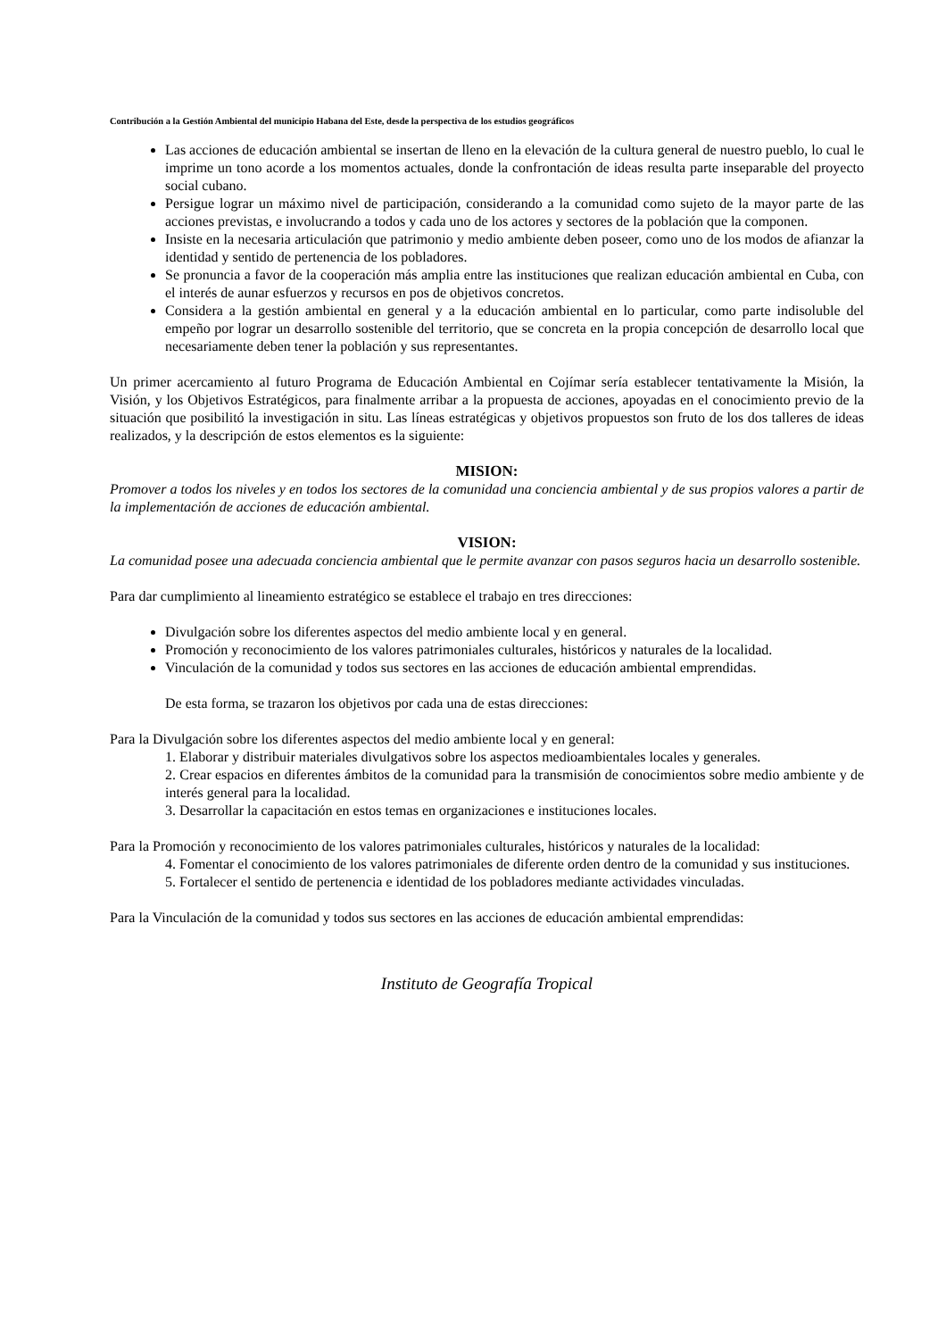Contribución a la Gestión Ambiental del municipio Habana del Este, desde la perspectiva de los estudios geográficos
Las acciones de educación ambiental se insertan de lleno en la elevación de la cultura general de nuestro pueblo, lo cual le imprime un tono acorde a los momentos actuales, donde la confrontación de ideas resulta parte inseparable del proyecto social cubano.
Persigue lograr un máximo nivel de participación, considerando a la comunidad como sujeto de la mayor parte de las acciones previstas, e involucrando a todos y cada uno de los actores y sectores de la población que la componen.
Insiste en la necesaria articulación que patrimonio y medio ambiente deben poseer, como uno de los modos de afianzar la identidad y sentido de pertenencia de los pobladores.
Se pronuncia a favor de la cooperación más amplia entre las instituciones que realizan educación ambiental en Cuba, con el interés de aunar esfuerzos y recursos en pos de objetivos concretos.
Considera a la gestión ambiental en general y a la educación ambiental en lo particular, como parte indisoluble del empeño por lograr un desarrollo sostenible del territorio, que se concreta en la propia concepción de desarrollo local que necesariamente deben tener la población y sus representantes.
Un primer acercamiento al futuro Programa de Educación Ambiental en Cojímar sería establecer tentativamente la Misión, la Visión, y los Objetivos Estratégicos, para finalmente arribar a la propuesta de acciones, apoyadas en el conocimiento previo de la situación que posibilitó la investigación in situ. Las líneas estratégicas y objetivos propuestos son fruto de los dos talleres de ideas realizados, y la descripción de estos elementos es la siguiente:
MISION:
Promover a todos los niveles y en todos los sectores de la comunidad una conciencia ambiental y de sus propios valores a partir de la implementación de acciones de educación ambiental.
VISION:
La comunidad posee una adecuada conciencia ambiental que le permite avanzar con pasos seguros hacia un desarrollo sostenible.
Para dar cumplimiento al lineamiento estratégico se establece el trabajo en tres direcciones:
Divulgación sobre los diferentes aspectos del medio ambiente local y en general.
Promoción y reconocimiento de los valores patrimoniales culturales, históricos y naturales de la localidad.
Vinculación de la comunidad y todos sus sectores en las acciones de educación ambiental emprendidas.
De esta forma, se trazaron los objetivos por cada una de estas direcciones:
Para la Divulgación sobre los diferentes aspectos del medio ambiente local y en general:
1. Elaborar y distribuir materiales divulgativos sobre los aspectos medioambientales locales y generales.
2. Crear espacios en diferentes ámbitos de la comunidad para la transmisión de conocimientos sobre medio ambiente y de interés general para la localidad.
3. Desarrollar la capacitación en estos temas en organizaciones e instituciones locales.
Para la Promoción y reconocimiento de los valores patrimoniales culturales, históricos y naturales de la localidad:
4. Fomentar el conocimiento de los valores patrimoniales de diferente orden dentro de la comunidad y sus instituciones.
5. Fortalecer el sentido de pertenencia e identidad de los pobladores mediante actividades vinculadas.
Para la Vinculación de la comunidad y todos sus sectores en las acciones de educación ambiental emprendidas:
Instituto de Geografía Tropical